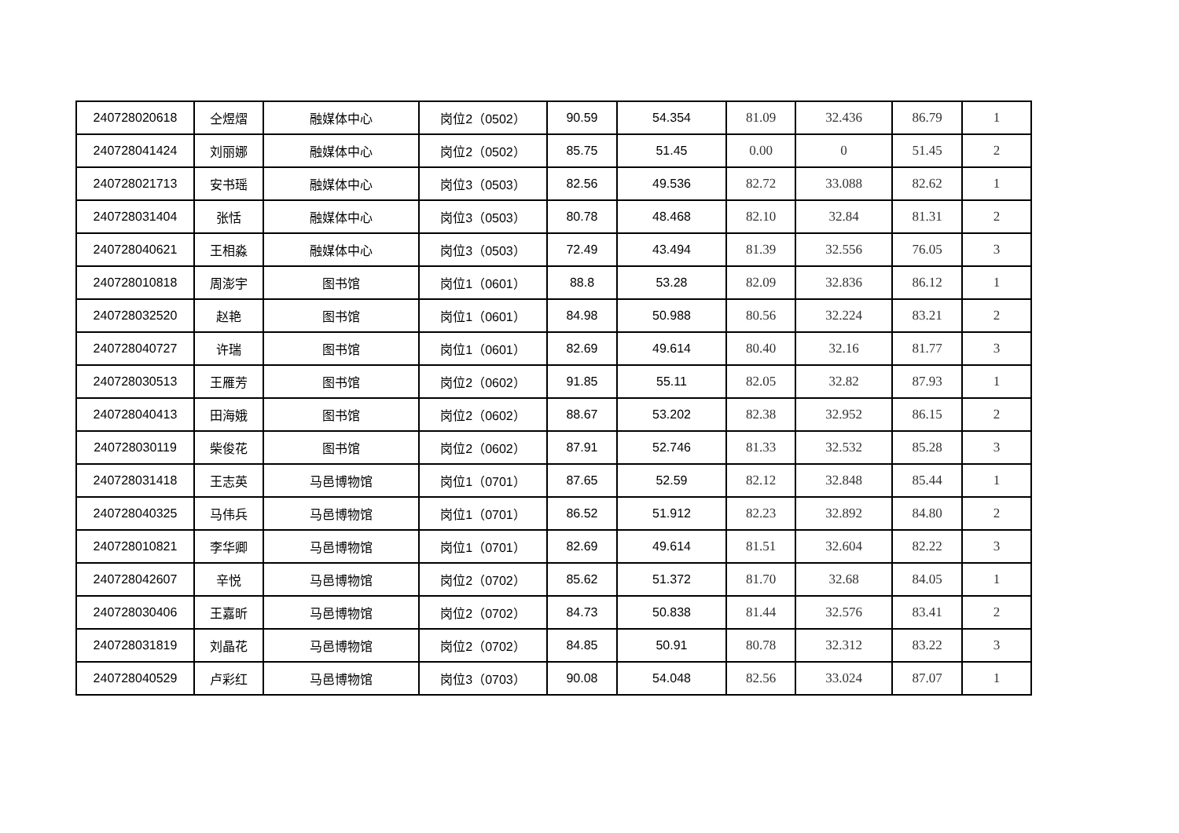| 240728020618 | 仝煜熠 | 融媒体中心 | 岗位2（0502） | 90.59 | 54.354 | 81.09 | 32.436 | 86.79 | 1 |
| 240728041424 | 刘丽娜 | 融媒体中心 | 岗位2（0502） | 85.75 | 51.45 | 0.00 | 0 | 51.45 | 2 |
| 240728021713 | 安书瑶 | 融媒体中心 | 岗位3（0503） | 82.56 | 49.536 | 82.72 | 33.088 | 82.62 | 1 |
| 240728031404 | 张恬 | 融媒体中心 | 岗位3（0503） | 80.78 | 48.468 | 82.10 | 32.84 | 81.31 | 2 |
| 240728040621 | 王相淼 | 融媒体中心 | 岗位3（0503） | 72.49 | 43.494 | 81.39 | 32.556 | 76.05 | 3 |
| 240728010818 | 周澎宇 | 图书馆 | 岗位1（0601） | 88.8 | 53.28 | 82.09 | 32.836 | 86.12 | 1 |
| 240728032520 | 赵艳 | 图书馆 | 岗位1（0601） | 84.98 | 50.988 | 80.56 | 32.224 | 83.21 | 2 |
| 240728040727 | 许瑞 | 图书馆 | 岗位1（0601） | 82.69 | 49.614 | 80.40 | 32.16 | 81.77 | 3 |
| 240728030513 | 王雁芳 | 图书馆 | 岗位2（0602） | 91.85 | 55.11 | 82.05 | 32.82 | 87.93 | 1 |
| 240728040413 | 田海娥 | 图书馆 | 岗位2（0602） | 88.67 | 53.202 | 82.38 | 32.952 | 86.15 | 2 |
| 240728030119 | 柴俊花 | 图书馆 | 岗位2（0602） | 87.91 | 52.746 | 81.33 | 32.532 | 85.28 | 3 |
| 240728031418 | 王志英 | 马邑博物馆 | 岗位1（0701） | 87.65 | 52.59 | 82.12 | 32.848 | 85.44 | 1 |
| 240728040325 | 马伟兵 | 马邑博物馆 | 岗位1（0701） | 86.52 | 51.912 | 82.23 | 32.892 | 84.80 | 2 |
| 240728010821 | 李华卿 | 马邑博物馆 | 岗位1（0701） | 82.69 | 49.614 | 81.51 | 32.604 | 82.22 | 3 |
| 240728042607 | 辛悦 | 马邑博物馆 | 岗位2（0702） | 85.62 | 51.372 | 81.70 | 32.68 | 84.05 | 1 |
| 240728030406 | 王嘉昕 | 马邑博物馆 | 岗位2（0702） | 84.73 | 50.838 | 81.44 | 32.576 | 83.41 | 2 |
| 240728031819 | 刘晶花 | 马邑博物馆 | 岗位2（0702） | 84.85 | 50.91 | 80.78 | 32.312 | 83.22 | 3 |
| 240728040529 | 卢彩红 | 马邑博物馆 | 岗位3（0703） | 90.08 | 54.048 | 82.56 | 33.024 | 87.07 | 1 |